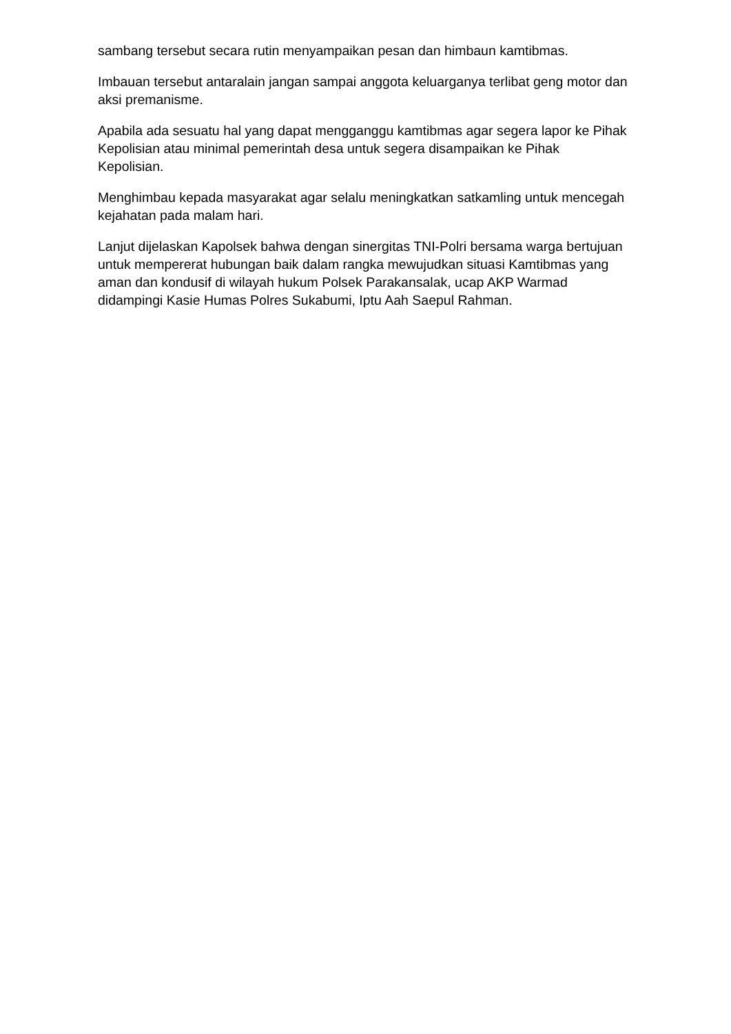sambang tersebut secara rutin menyampaikan pesan dan himbaun kamtibmas.
Imbauan tersebut antaralain jangan sampai anggota keluarganya terlibat geng motor dan aksi premanisme.
Apabila ada sesuatu hal yang dapat mengganggu kamtibmas agar segera lapor ke Pihak Kepolisian atau minimal pemerintah desa untuk segera disampaikan ke Pihak Kepolisian.
Menghimbau kepada masyarakat agar selalu meningkatkan satkamling untuk mencegah kejahatan pada malam hari.
Lanjut dijelaskan Kapolsek bahwa dengan sinergitas TNI-Polri bersama warga bertujuan untuk mempererat hubungan baik dalam rangka mewujudkan situasi Kamtibmas yang aman dan kondusif di wilayah hukum Polsek Parakansalak, ucap AKP Warmad didampingi Kasie Humas Polres Sukabumi, Iptu Aah Saepul Rahman.